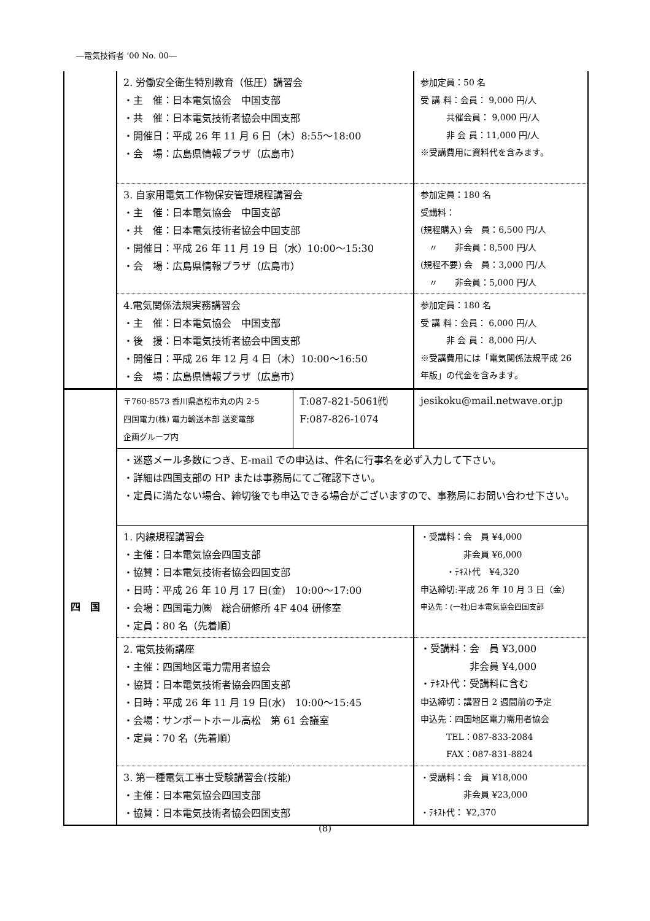―電気技術者 ’00 No. 00―
| | 2. 労働安全衛生特別教育（低圧）講習会 ・主 催：日本電気協会 中国支部 ・共 催：日本電気技術者協会中国支部 ・開催日：平成 26 年 11 月 6 日（木）8:55～18:00 ・会 場：広島県情報プラザ（広島市） | | 参加定員：50 名 受 講 料：会員： 9,000 円/人 共催会員： 9,000 円/人 非 会 員：11,000 円/人 ※受講費用に資料代を含みます。 |
| | 3. 自家用電気工作物保安管理規程講習会 ・主 催：日本電気協会 中国支部 ・共 催：日本電気技術者協会中国支部 ・開催日：平成 26 年 11 月 19 日（水）10:00～15:30 ・会 場：広島県情報プラザ（広島市） | | 参加定員：180 名 受講料： (規程購入) 会 員：6,500 円/人 〃 非会員：8,500 円/人 (規程不要) 会 員：3,000 円/人 〃 非会員：5,000 円/人 |
| | 4.電気関係法規実務講習会 ・主 催：日本電気協会 中国支部 ・後 援：日本電気技術者協会中国支部 ・開催日：平成 26 年 12 月 4 日（木）10:00～16:50 ・会 場：広島県情報プラザ（広島市） | | 参加定員：180 名 受 講 料：会員： 6,000 円/人 非 会 員： 8,000 円/人 ※受講費用には「電気関係法規平成 26 年版」の代金を含みます。 |
| 四 国 | 〒760-8573 香川県高松市丸の内 2-5 四国電力(株) 電力輸送本部 送変電部 企画グループ内 | T:087-821-5061㈹ F:087-826-1074 | jesikoku@mail.netwave.or.jp |
| | ・迷惑メール多数につき、E-mail での申込は、件名に行事名を必ず入力して下さい。 ・詳細は四国支部の HP または事務局にてご確認下さい。 ・定員に満たない場合、締切後でも申込できる場合がございますので、事務局にお問い合わせ下さい。 | | |
| | 1. 内線規程講習会 ・主催：日本電気協会四国支部 ・協賛：日本電気技術者協会四国支部 ・日時：平成 26 年 10 月 17 日(金) 10:00～17:00 ・会場：四国電力㈱ 総合研修所 4F 404 研修室 ・定員：80 名（先着順） | | ・受講料：会 員 ¥4,000 非会員 ¥6,000 ・ﾃｷｽﾄ代 ¥4,320 申込締切:平成 26 年 10 月 3 日（金） 申込先：(一社)日本電気協会四国支部 |
| | 2. 電気技術講座 ・主催：四国地区電力需用者協会 ・協賛：日本電気技術者協会四国支部 ・日時：平成 26 年 11 月 19 日(水) 10:00～15:45 ・会場：サンポートホール高松 第 61 会議室 ・定員：70 名（先着順） | | ・受講料：会 員 ¥3,000 非会員 ¥4,000 ・ﾃｷｽﾄ代：受講料に含む 申込締切：講習日 2 週間前の予定 申込先：四国地区電力需用者協会 TEL：087-833-2084 FAX：087-831-8824 |
| | 3. 第一種電気工事士受験講習会(技能) ・主催：日本電気協会四国支部 ・協賛：日本電気技術者協会四国支部 | | ・受講料：会 員 ¥18,000 非会員 ¥23,000 ・ﾃｷｽﾄ代： ¥2,370 |
(8)